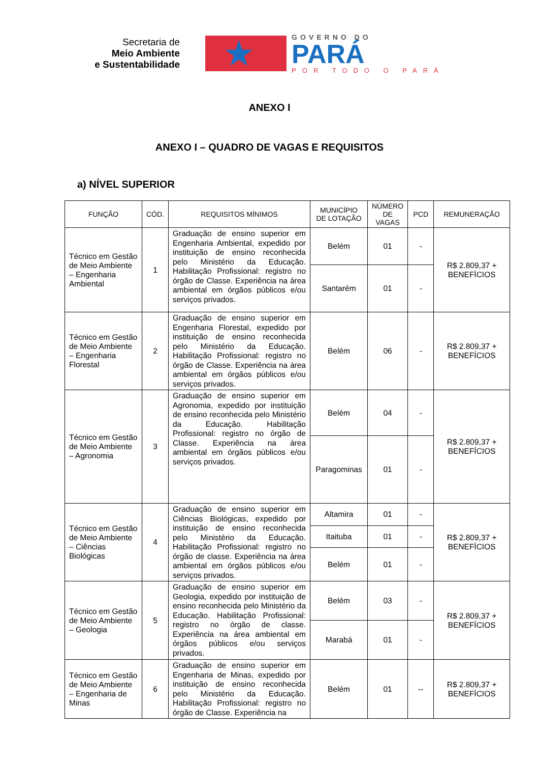Secretaria de
Meio Ambiente
e Sustentabilidade
★
GOVERNO DO
PARÁ
POR TODO O PARÁ
ANEXO I
ANEXO I – QUADRO DE VAGAS E REQUISITOS
a) NÍVEL SUPERIOR
| FUNÇÃO | CÓD. | REQUISITOS MÍNIMOS | MUNICÍPIO DE LOTAÇÃO | NÚMERO DE VAGAS | PCD | REMUNERAÇÃO |
| --- | --- | --- | --- | --- | --- | --- |
| Técnico em Gestão de Meio Ambiente – Engenharia Ambiental | 1 | Graduação de ensino superior em Engenharia Ambiental, expedido por instituição de ensino reconhecida pelo Ministério da Educação. Habilitação Profissional: registro no órgão de Classe. Experiência na área ambiental em órgãos públicos e/ou serviços privados. | Belém | 01 | - | R$ 2.809,37 + BENEFÍCIOS |
| | | | Santarém | 01 | - | |
| Técnico em Gestão de Meio Ambiente – Engenharia Florestal | 2 | Graduação de ensino superior em Engenharia Florestal, expedido por instituição de ensino reconhecida pelo Ministério da Educação. Habilitação Profissional: registro no órgão de Classe. Experiência na área ambiental em órgãos públicos e/ou serviços privados. | Belém | 06 | - | R$ 2.809,37 + BENEFÍCIOS |
| Técnico em Gestão de Meio Ambiente – Agronomia | 3 | Graduação de ensino superior em Agronomia, expedido por instituição de ensino reconhecida pelo Ministério da Educação. Habilitação Profissional: registro no órgão de Classe. Experiência na área ambiental em órgãos públicos e/ou serviços privados. | Belém | 04 | - | R$ 2.809,37 + BENEFÍCIOS |
| | | | Paragominas | 01 | - | |
| Técnico em Gestão de Meio Ambiente – Ciências Biológicas | 4 | Graduação de ensino superior em Ciências Biológicas, expedido por instituição de ensino reconhecida pelo Ministério da Educação. Habilitação Profissional: registro no órgão de classe. Experiência na área ambiental em órgãos públicos e/ou serviços privados. | Altamira | 01 | - | R$ 2.809,37 + BENEFÍCIOS |
| | | | Itaituba | 01 | - | |
| | | | Belém | 01 | - | |
| Técnico em Gestão de Meio Ambiente – Geologia | 5 | Graduação de ensino superior em Geologia, expedido por instituição de ensino reconhecida pelo Ministério da Educação. Habilitação Profissional: registro no órgão de classe. Experiência na área ambiental em órgãos públicos e/ou serviços privados. | Belém | 03 | - | R$ 2.809,37 + BENEFÍCIOS |
| | | | Marabá | 01 | - | |
| Técnico em Gestão de Meio Ambiente – Engenharia de Minas | 6 | Graduação de ensino superior em Engenharia de Minas, expedido por instituição de ensino reconhecida pelo Ministério da Educação. Habilitação Profissional: registro no órgão de Classe. Experiência na | Belém | 01 | -- | R$ 2.809,37 + BENEFÍCIOS |